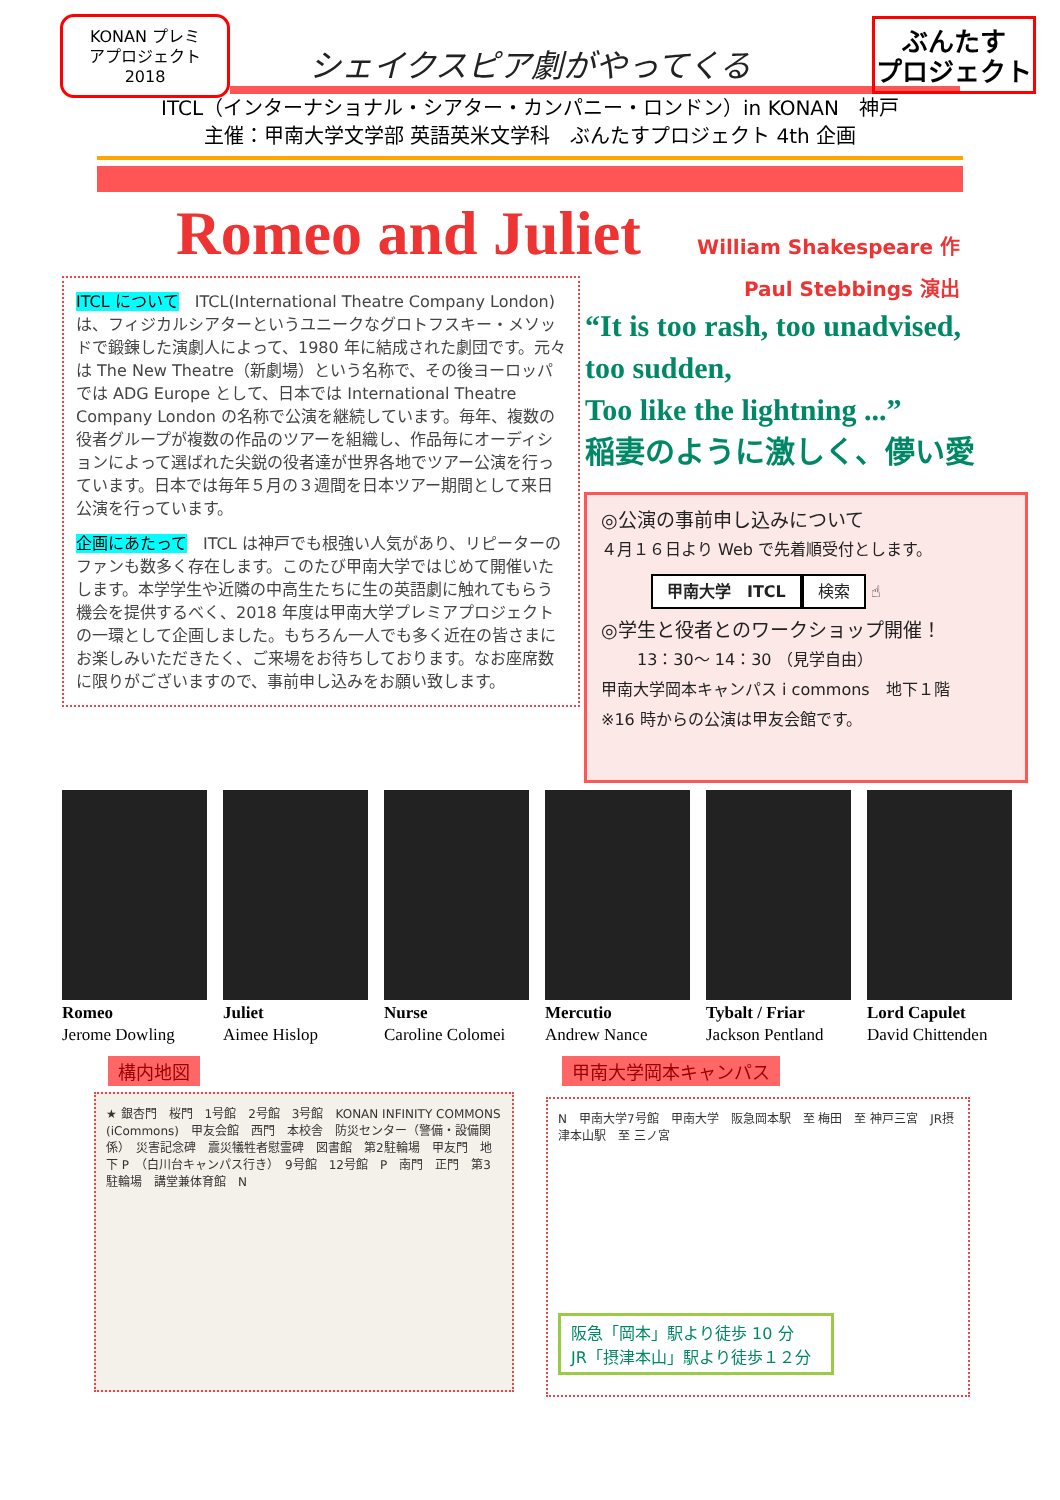KONAN プレミ
アプロジェクト
2018
ぶんたす
プロジェクト
シェイクスピア劇がやってくる
ITCL（インターナショナル・シアター・カンパニー・ロンドン）in KONAN　神戸
主催：甲南大学文学部 英語英米文学科　ぶんたすプロジェクト 4th 企画
Romeo and Juliet
William Shakespeare 作
Paul Stebbings 演出
ITCL について　ITCL(International Theatre Company London)は、フィジカルシアターというユニークなグロトフスキー・メソッドで鍛錬した演劇人によって、1980 年に結成された劇団です。元々は The New Theatre（新劇場）という名称で、その後ヨーロッパでは ADG Europe として、日本では International Theatre Company London の名称で公演を継続しています。毎年、複数の役者グループが複数の作品のツアーを組織し、作品毎にオーディションによって選ばれた尖鋭の役者達が世界各地でツアー公演を行っています。日本では毎年５月の３週間を日本ツアー期間として来日公演を行っています。
企画にあたって　ITCL は神戸でも根強い人気があり、リピーターのファンも数多く存在します。このたび甲南大学ではじめて開催いたします。本学学生や近隣の中高生たちに生の英語劇に触れてもらう機会を提供するべく、2018 年度は甲南大学プレミアプロジェクトの一環として企画しました。もちろん一人でも多く近在の皆さまにお楽しみいただきたく、ご来場をお待ちしております。なお座席数に限りがございますので、事前申し込みをお願い致します。
“It is too rash, too unadvised,
too sudden,
Too like the lightning ...”
稲妻のように激しく、儚い愛
◎公演の事前申し込みについて
４月１６日より Web で先着順受付とします。
甲南大学　ITCL 検索 ☝
◎学生と役者とのワークショップ開催！
13：30〜 14：30 （見学自由）
甲南大学岡本キャンパス i commons　地下１階
※16 時からの公演は甲友会館です。
Romeo
Jerome Dowling
Juliet
Aimee Hislop
Nurse
Caroline Colomei
Mercutio
Andrew Nance
Tybalt / Friar
Jackson Pentland
Lord Capulet
David Chittenden
構内地図 甲南大学岡本キャンパス
★ 銀杏門　桜門　1号館　2号館　3号館　KONAN INFINITY COMMONS (iCommons)　甲友会館　西門　本校舎　防災センター（警備・設備関係）　災害記念碑　震災犠牲者慰霊碑　図書館　第2駐輪場　甲友門　地下 P　（白川台キャンパス行き）　9号館　12号館　P　南門　正門　第3駐輪場　講堂兼体育館　N
N　甲南大学7号館　甲南大学　阪急岡本駅　至 梅田　至 神戸三宮　JR摂津本山駅　至 三ノ宮
阪急「岡本」駅より徒歩 10 分
JR「摂津本山」駅より徒歩１２分